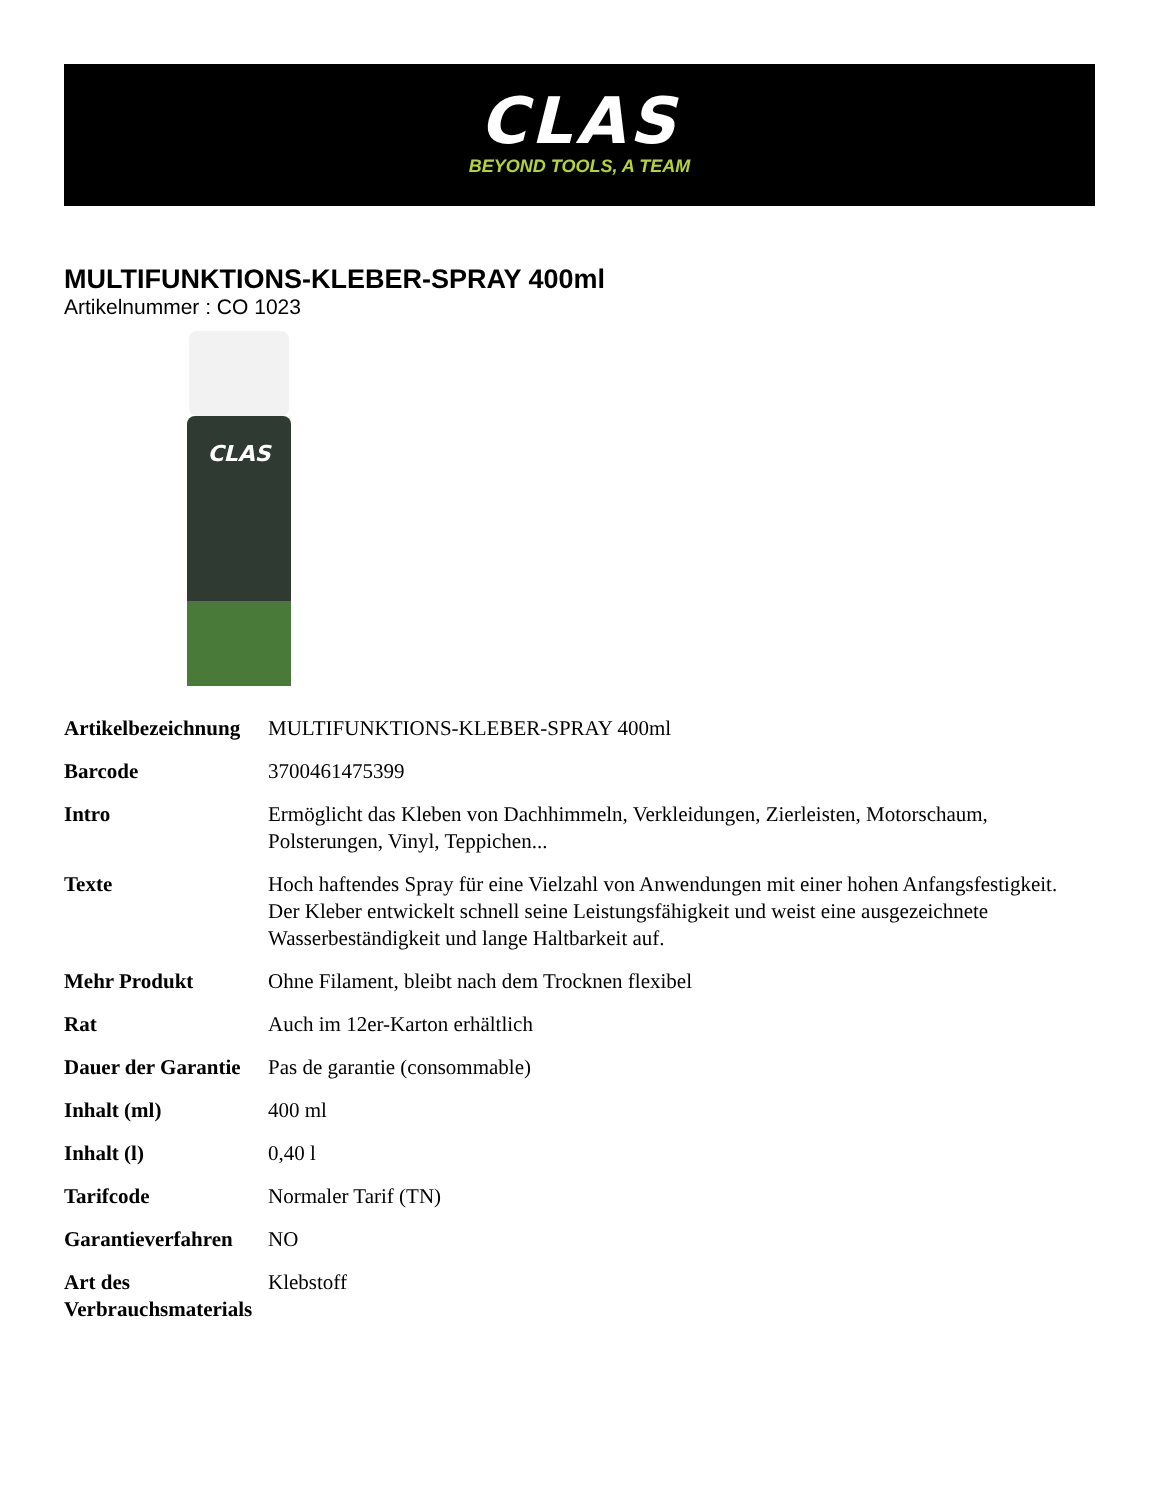CLAS
BEYOND TOOLS, A TEAM
MULTIFUNKTIONS-KLEBER-SPRAY 400ml
Artikelnummer : CO 1023
CLAS
| Artikelbezeichnung | MULTIFUNKTIONS-KLEBER-SPRAY 400ml |
| Barcode | 3700461475399 |
| Intro | Ermöglicht das Kleben von Dachhimmeln, Verkleidungen, Zierleisten, Motorschaum, Polsterungen, Vinyl, Teppichen... |
| Texte | Hoch haftendes Spray für eine Vielzahl von Anwendungen mit einer hohen Anfangsfestigkeit. Der Kleber entwickelt schnell seine Leistungsfähigkeit und weist eine ausgezeichnete Wasserbeständigkeit und lange Haltbarkeit auf. |
| Mehr Produkt | Ohne Filament, bleibt nach dem Trocknen flexibel |
| Rat | Auch im 12er-Karton erhältlich |
| Dauer der Garantie | Pas de garantie (consommable) |
| Inhalt (ml) | 400 ml |
| Inhalt (l) | 0,40 l |
| Tarifcode | Normaler Tarif (TN) |
| Garantieverfahren | NO |
| Art des Verbrauchsmaterials | Klebstoff |